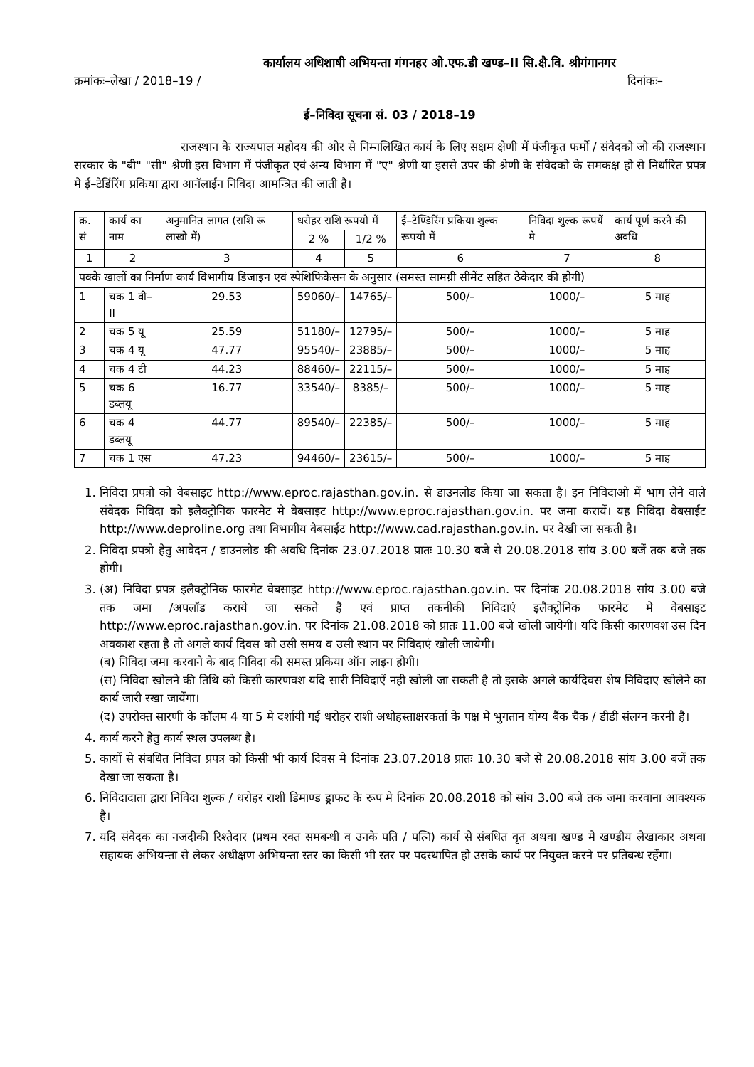कार्यालय अधिशाषी अभियन्ता गंगनहर ओ.एफ.डी खण्ड–II सि.क्षै.वि. श्रीगंगानगर
क्रमांकः–लेखा / 2018–19 / दिनांकः–
ई–निविदा सूचना सं. 03 / 2018–19
राजस्थान के राज्यपाल महोदय की ओर से निम्नलिखित कार्य के लिए सक्षम क्षेणी में पंजीकृत फर्मो / संवेदको जो की राजस्थान सरकार के "बी" "सी" श्रेणी इस विभाग में पंजीकृत एवं अन्य विभाग में "ए" श्रेणी या इससे उपर की श्रेणी के संवेदको के समकक्ष हो से निर्धारित प्रपत्र मे ई–टेडिंरिंग प्रकिया द्वारा आनॅलाईन निविदा आमन्त्रित की जाती है।
| क्र. सं | कार्य का नाम | अनुमानित लागत (राशि रू लाखो में) | धरोहर राशि रूपयो में | | ई–टेण्डिरिंग प्रकिया शुल्क रूपयो में | निविदा शुल्क रूपयें मे | कार्य पूर्ण करने की अवधि |
| --- | --- | --- | --- | --- | --- | --- | --- |
| | | | 2 % | 1/2 % | | | |
| 1 | 2 | 3 | 4 | 5 | 6 | 7 | 8 |
| पक्के खालों का निर्माण कार्य विभागीय डिजाइन एवं स्पेशिफिकेसन के अनुसार (समस्त सामग्री सीमेंट सहित ठेकेदार की होगी) | | | | | | | |
| 1 | चक 1 वी–II | 29.53 | 59060/– | 14765/– | 500/– | 1000/– | 5 माह |
| 2 | चक 5 यू | 25.59 | 51180/– | 12795/– | 500/– | 1000/– | 5 माह |
| 3 | चक 4 यू | 47.77 | 95540/– | 23885/– | 500/– | 1000/– | 5 माह |
| 4 | चक 4 टी | 44.23 | 88460/– | 22115/– | 500/– | 1000/– | 5 माह |
| 5 | चक 6 डब्लयू | 16.77 | 33540/– | 8385/– | 500/– | 1000/– | 5 माह |
| 6 | चक 4 डब्लयू | 44.77 | 89540/– | 22385/– | 500/– | 1000/– | 5 माह |
| 7 | चक 1 एस | 47.23 | 94460/– | 23615/– | 500/– | 1000/– | 5 माह |
1. निविदा प्रपत्रो को वेबसाइट http://www.eproc.rajasthan.gov.in. से डाउनलोड किया जा सकता है। इन निविदाओ में भाग लेने वाले संवेदक निविदा को इलैक्ट्रोनिक फारमेट मे वेबसाइट http://www.eproc.rajasthan.gov.in. पर जमा करायें। यह निविदा वेबसाईट http://www.deproline.org तथा विभागीय वेबसाईट http://www.cad.rajasthan.gov.in. पर देखी जा सकती है।
2. निविदा प्रपत्रो हेतु आवेदन / डाउनलोड की अवधि दिनांक 23.07.2018 प्रातः 10.30 बजे से 20.08.2018 सांय 3.00 बजें तक बजे तक होगी।
3. (अ) निविदा प्रपत्र इलैक्ट्रोनिक फारमेट वेबसाइट http://www.eproc.rajasthan.gov.in. पर दिनांक 20.08.2018 सांय 3.00 बजे तक जमा /अपलॉड कराये जा सकते है एवं प्राप्त तकनीकी निविदाएं इलैक्ट्रोनिक फारमेट मे वेबसाइट http://www.eproc.rajasthan.gov.in. पर दिनांक 21.08.2018 को प्रातः 11.00 बजे खोली जायेगी। यदि किसी कारणवश उस दिन अवकाश रहता है तो अगले कार्य दिवस को उसी समय व उसी स्थान पर निविदाएं खोली जायेगी।
(ब) निविदा जमा करवाने के बाद निविदा की समस्त प्रकिया ऑन लाइन होगी।
(स) निविदा खोलने की तिथि को किसी कारणवश यदि सारी निविदाऐं नही खोली जा सकती है तो इसके अगले कार्यदिवस शेष निविदाए खोलेने का कार्य जारी रखा जायेंगा।
(द) उपरोक्त सारणी के कॉलम 4 या 5 मे दर्शायी गई धरोहर राशी अधोहस्ताक्षरकर्ता के पक्ष मे भुगतान योग्य बैंक चैक / डीडी संलग्न करनी है।
4. कार्य करने हेतु कार्य स्थल उपलब्ध है।
5. कार्यो से संबधित निविदा प्रपत्र को किसी भी कार्य दिवस मे दिनांक 23.07.2018 प्रातः 10.30 बजे से 20.08.2018 सांय 3.00 बजें तक देखा जा सकता है।
6. निविदादाता द्वारा निविदा शुल्क / धरोहर राशी डिमाण्ड ड्राफट के रूप मे दिनांक 20.08.2018 को सांय 3.00 बजे तक जमा करवाना आवश्यक है।
7. यदि संवेदक का नजदीकी रिश्तेदार (प्रथम रक्त समबन्धी व उनके पति / पत्नि) कार्य से संबधित वृत अथवा खण्ड मे खण्डीय लेखाकार अथवा सहायक अभियन्ता से लेकर अधीक्षण अभियन्ता स्तर का किसी भी स्तर पर पदस्थापित हो उसके कार्य पर नियुक्त करने पर प्रतिबन्ध रहेंगा।